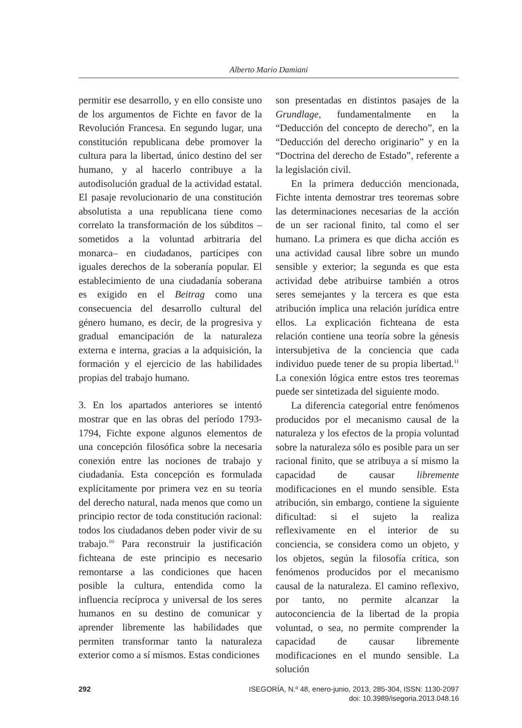Alberto Mario Damiani
permitir ese desarrollo, y en ello consiste uno de los argumentos de Fichte en favor de la Revolución Francesa. En segundo lugar, una constitución republicana debe promover la cultura para la libertad, único destino del ser humano, y al hacerlo contribuye a la autodisolución gradual de la actividad estatal. El pasaje revolucionario de una constitución absolutista a una republicana tiene como correlato la transformación de los súbditos –sometidos a la voluntad arbitraria del monarca– en ciudadanos, partícipes con iguales derechos de la soberanía popular. El establecimiento de una ciudadanía soberana es exigido en el Beitrag como una consecuencia del desarrollo cultural del género humano, es decir, de la progresiva y gradual emancipación de la naturaleza externa e interna, gracias a la adquisición, la formación y el ejercicio de las habilidades propias del trabajo humano.
3. En los apartados anteriores se intentó mostrar que en las obras del período 1793-1794, Fichte expone algunos elementos de una concepción filosófica sobre la necesaria conexión entre las nociones de trabajo y ciudadanía. Esta concepción es formulada explícitamente por primera vez en su teoría del derecho natural, nada menos que como un principio rector de toda constitución racional: todos los ciudadanos deben poder vivir de su trabajo.<sup>10</sup> Para reconstruir la justificación fichteana de este principio es necesario remontarse a las condiciones que hacen posible la cultura, entendida como la influencia recíproca y universal de los seres humanos en su destino de comunicar y aprender libremente las habilidades que permiten transformar tanto la naturaleza exterior como a sí mismos. Estas condiciones
son presentadas en distintos pasajes de la Grundlage, fundamentalmente en la “Deducción del concepto de derecho”, en la “Deducción del derecho originario” y en la “Doctrina del derecho de Estado”, referente a la legislación civil.
En la primera deducción mencionada, Fichte intenta demostrar tres teoremas sobre las determinaciones necesarias de la acción de un ser racional finito, tal como el ser humano. La primera es que dicha acción es una actividad causal libre sobre un mundo sensible y exterior; la segunda es que esta actividad debe atribuirse también a otros seres semejantes y la tercera es que esta atribución implica una relación jurídica entre ellos. La explicación fichteana de esta relación contiene una teoría sobre la génesis intersubjetiva de la conciencia que cada individuo puede tener de su propia libertad.<sup>11</sup> La conexión lógica entre estos tres teoremas puede ser sintetizada del siguiente modo.
La diferencia categorial entre fenómenos producidos por el mecanismo causal de la naturaleza y los efectos de la propia voluntad sobre la naturaleza sólo es posible para un ser racional finito, que se atribuya a sí mismo la capacidad de causar libremente modificaciones en el mundo sensible. Esta atribución, sin embargo, contiene la siguiente dificultad: si el sujeto la realiza reflexivamente en el interior de su conciencia, se considera como un objeto, y los objetos, según la filosofía crítica, son fenómenos producidos por el mecanismo causal de la naturaleza. El camino reflexivo, por tanto, no permite alcanzar la autoconciencia de la libertad de la propia voluntad, o sea, no permite comprender la capacidad de causar libremente modificaciones en el mundo sensible. La solución
292 ISEGORÍA, N.º 48, enero-junio, 2013, 285-304, ISSN: 1130-2097
doi: 10.3989/isegoria.2013.048.16